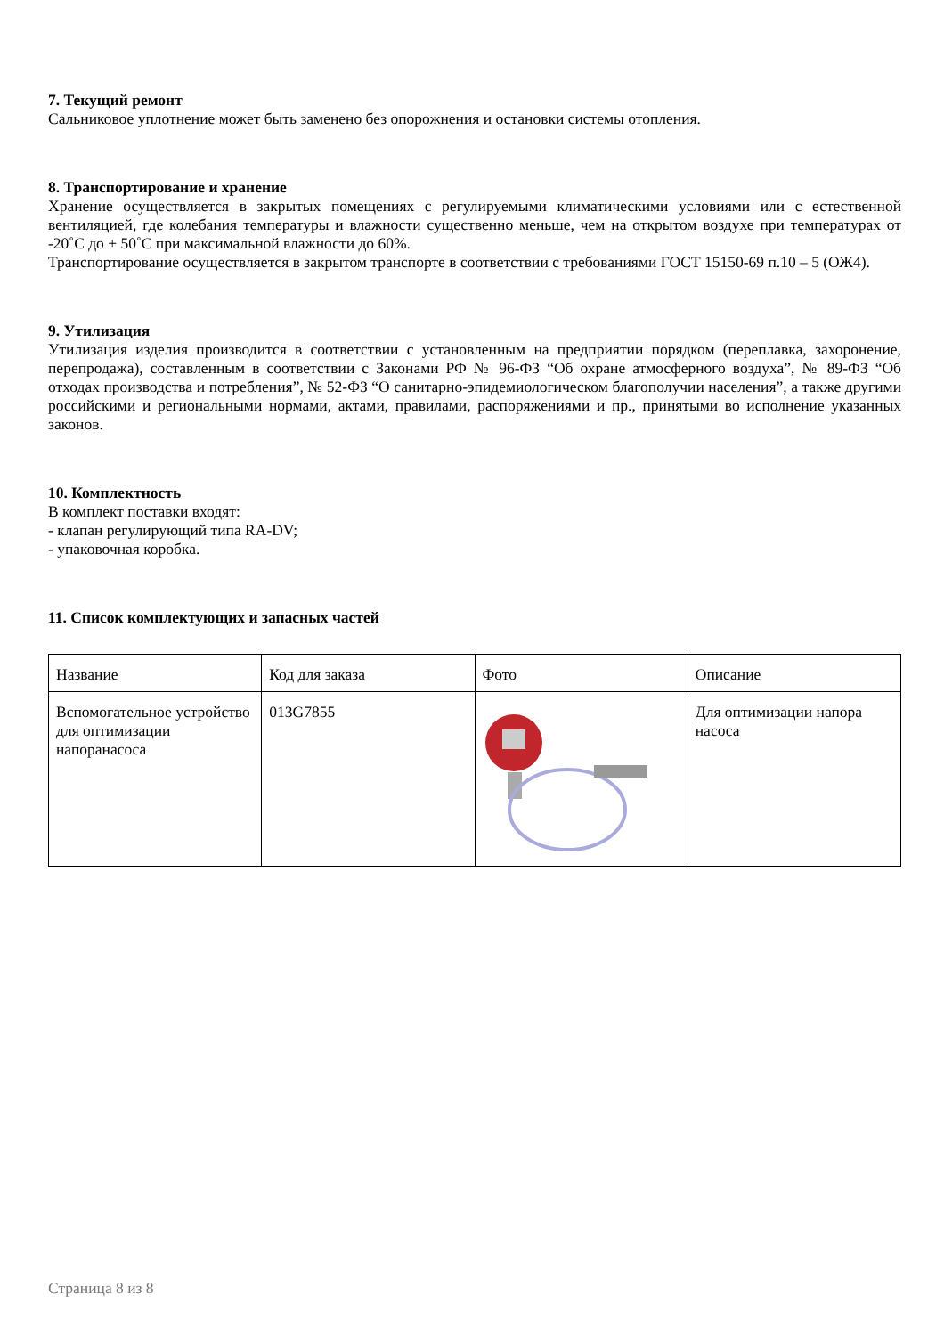7. Текущий ремонт
Сальниковое уплотнение может быть заменено без опорожнения и остановки системы отопления.
8. Транспортирование и хранение
Хранение осуществляется в закрытых помещениях с регулируемыми климатическими условиями или с естественной вентиляцией, где колебания температуры и влажности существенно меньше, чем на открытом воздухе при температурах от -20˚С до + 50˚С при максимальной влажности до 60%.
Транспортирование осуществляется в закрытом транспорте в соответствии с требованиями ГОСТ 15150-69 п.10 – 5 (ОЖ4).
9. Утилизация
Утилизация изделия производится в соответствии с установленным на предприятии порядком (переплавка, захоронение, перепродажа), составленным в соответствии с Законами РФ № 96-ФЗ “Об охране атмосферного воздуха”, № 89-ФЗ “Об отходах производства и потребления”, № 52-ФЗ “О санитарно-эпидемиологическом благополучии населения”, а также другими российскими и региональными нормами, актами, правилами, распоряжениями и пр., принятыми во исполнение указанных законов.
10. Комплектность
В комплект поставки входят:
- клапан регулирующий типа RA-DV;
- упаковочная коробка.
11. Список комплектующих и запасных частей
| Название | Код для заказа | Фото | Описание |
| Вспомогательное устройство для оптимизации напоранасоса | 013G7855 | | Для оптимизации напора насоса |
Страница 8 из 8